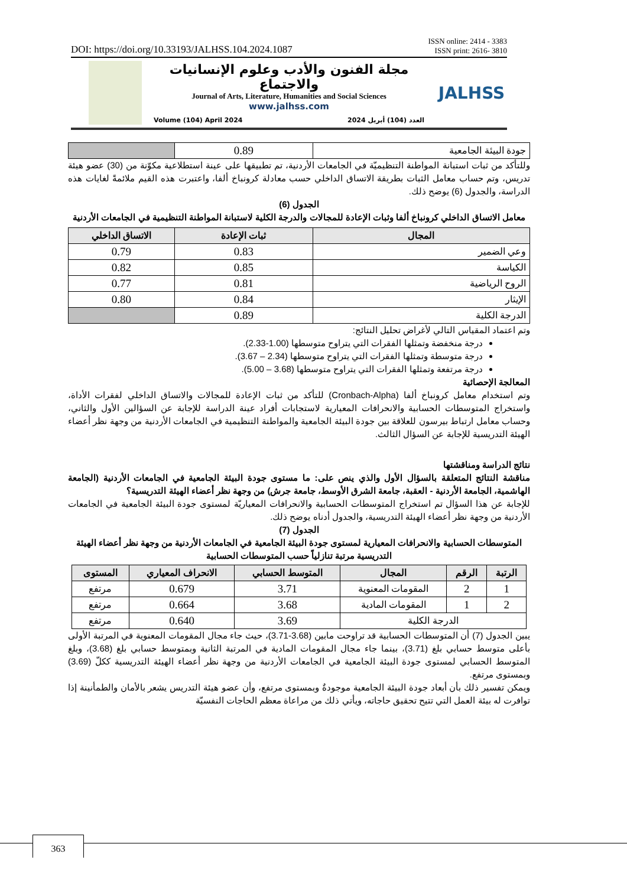DOI: https://doi.org/10.33193/JALHSS.104.2024.1087 ISSN online: 2414 - 3383
ISSN print: 2616- 3810
مجلة الفنون والأدب وعلوم الإنسانيات والاجتماع
Journal of Arts, Literature, Humanities and Social Sciences
www.jalhss.com
Volume (104) April 2024 العدد (104) أبريل 2024
JALHSS
| جودة البيئة الجامعية | 0.89 | |
وللتأكد من ثبات استبانة المواطنة التنظيميّة في الجامعات الأردنية، تم تطبيقها على عينة استطلاعية مكوّنة من (30) عضو هيئة تدريس، وتم حساب معامل الثبات بطريقة الاتساق الداخلي حسب معادلة كرونباخ ألفا، واعتبرت هذه القيم ملائمةً لغايات هذه الدراسة، والجدول (6) يوضح ذلك.
الجدول (6)
معامل الاتساق الداخلي كرونباخ ألفا وثبات الإعادة للمجالات والدرجة الكلية لاستبانة المواطنة التنظيمية في الجامعات الأردنية
| المجال | ثبات الإعادة | الاتساق الداخلي |
| --- | --- | --- |
| وعي الضمير | 0.83 | 0.79 |
| الكياسة | 0.85 | 0.82 |
| الروح الرياضية | 0.81 | 0.77 |
| الإيثار | 0.84 | 0.80 |
| الدرجة الكلية | 0.89 | |
وتم اعتماد المقياس التالي لأغراض تحليل النتائج:
درجة منخفضة وتمثلها الفقرات التي يتراوح متوسطها (1.00-2.33).
درجة متوسطة وتمثلها الفقرات التي يتراوح متوسطها (2.34 – 3.67).
درجة مرتفعة وتمثلها الفقرات التي يتراوح متوسطها (3.68 – 5.00).
المعالجة الإحصائية
وتم استخدام معامل كرونباخ ألفا (Cronbach-Alpha) للتأكد من ثبات الإعادة للمجالات والاتساق الداخلي لفقرات الأداة، واستخراج المتوسطات الحسابية والانحرافات المعيارية لاستجابات أفراد عينة الدراسة للإجابة عن السؤالين الأول والثاني، وحساب معامل ارتباط بيرسون للعلاقة بين جودة البيئة الجامعية والمواطنة التنظيمية في الجامعات الأردنية من وجهة نظر أعضاء الهيئة التدريسية للإجابة عن السؤال الثالث.
نتائج الدراسة ومناقشتها
مناقشة النتائج المتعلقة بالسؤال الأول والذي ينص على: ما مستوى جودة البيئة الجامعية في الجامعات الأردنية (الجامعة الهاشمية، الجامعة الأردنية - العقبة، جامعة الشرق الأوسط، جامعة جرش) من وجهة نظر أعضاء الهيئة التدريسية؟
للإجابة عن هذا السؤال تم استخراج المتوسطات الحسابية والانحرافات المعياريّة لمستوى جودة البيئة الجامعية في الجامعات الأردنية من وجهة نظر أعضاء الهيئة التدريسية، والجدول أدناه يوضح ذلك.
الجدول (7)
المتوسطات الحسابية والانحرافات المعيارية لمستوى جودة البيئة الجامعية في الجامعات الأردنية من وجهة نظر أعضاء الهيئة التدريسية مرتبة تنازلياً حسب المتوسطات الحسابية
| الرتبة | الرقم | المجال | المتوسط الحسابي | الانحراف المعياري | المستوى |
| --- | --- | --- | --- | --- | --- |
| 1 | 2 | المقومات المعنوية | 3.71 | 0.679 | مرتفع |
| 2 | 1 | المقومات المادية | 3.68 | 0.664 | مرتفع |
| الدرجة الكلية | | | 3.69 | 0.640 | مرتفع |
يبين الجدول (7) أن المتوسطات الحسابية قد تراوحت مابين (3.68-3.71)، حيث جاء مجال المقومات المعنوية في المرتبة الأولى بأعلى متوسط حسابي بلغ (3.71)، بينما جاء مجال المقومات المادية في المرتبة الثانية وبمتوسط حسابي بلغ (3.68)، وبلغ المتوسط الحسابي لمستوى جودة البيئة الجامعية في الجامعات الأردنية من وجهة نظر أعضاء الهيئة التدريسية ككلّ (3.69) وبمستوى مرتفع.
ويمكن تفسير ذلك بأن أبعاد جودة البيئة الجامعية موجودةٌ وبمستوى مرتفع، وأن عضو هيئة التدريس يشعر بالأمان والطمأنينة إذا توافرت له بيئة العمل التي تتيح تحقيق حاجاته، ويأتي ذلك من مراعاة معظم الحاجات النفسيّة
363